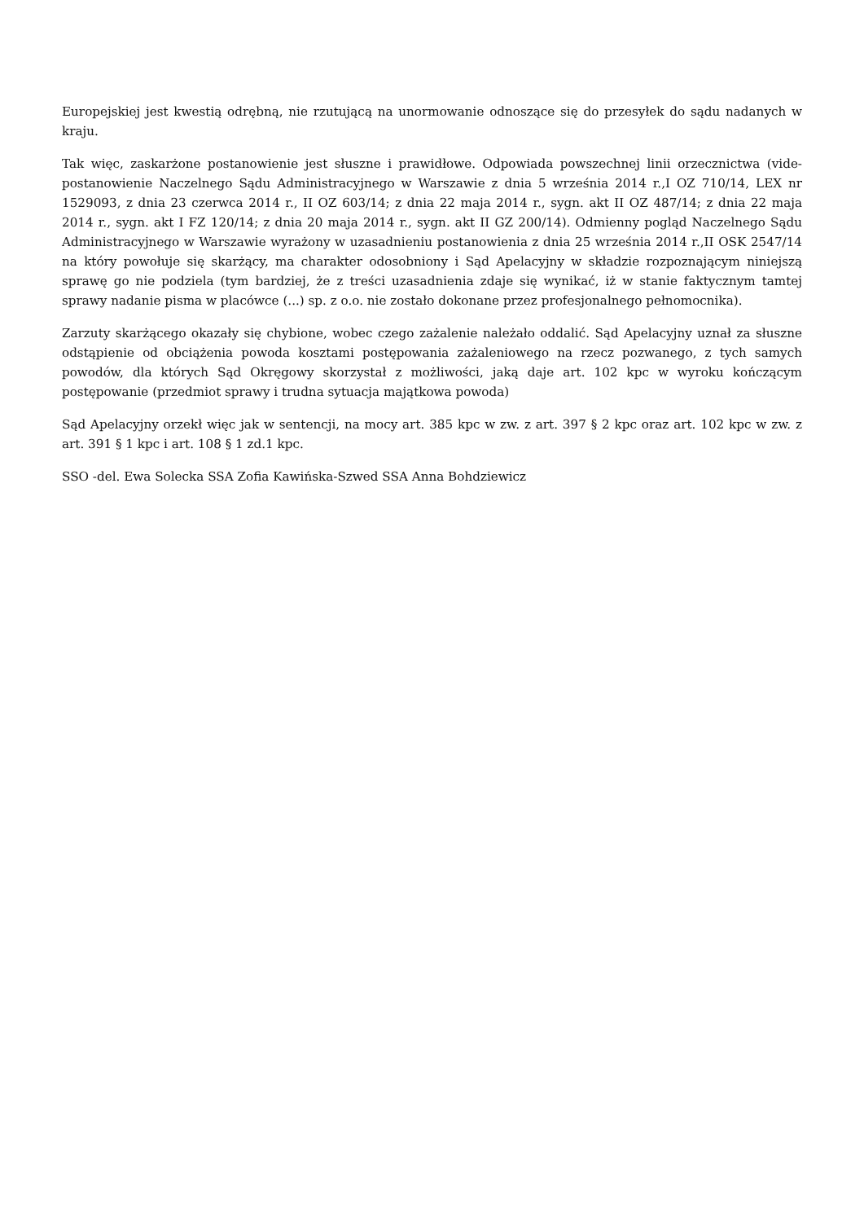Europejskiej jest kwestią odrębną, nie rzutującą na unormowanie odnoszące się do przesyłek do sądu nadanych w kraju.
Tak więc, zaskarżone postanowienie jest słuszne i prawidłowe. Odpowiada powszechnej linii orzecznictwa (vide-postanowienie Naczelnego Sądu Administracyjnego w Warszawie z dnia 5 września 2014 r.,I OZ 710/14, LEX nr 1529093, z dnia 23 czerwca 2014 r., II OZ 603/14; z dnia 22 maja 2014 r., sygn. akt II OZ 487/14; z dnia 22 maja 2014 r., sygn. akt I FZ 120/14; z dnia 20 maja 2014 r., sygn. akt II GZ 200/14). Odmienny pogląd Naczelnego Sądu Administracyjnego w Warszawie wyrażony w uzasadnieniu postanowienia z dnia 25 września 2014 r.,II OSK 2547/14 na który powołuje się skarżący, ma charakter odosobniony i Sąd Apelacyjny w składzie rozpoznającym niniejszą sprawę go nie podziela (tym bardziej, że z treści uzasadnienia zdaje się wynikać, iż w stanie faktycznym tamtej sprawy nadanie pisma w placówce (...) sp. z o.o. nie zostało dokonane przez profesjonalnego pełnomocnika).
Zarzuty skarżącego okazały się chybione, wobec czego zażalenie należało oddalić. Sąd Apelacyjny uznał za słuszne odstąpienie od obciążenia powoda kosztami postępowania zażaleniowego na rzecz pozwanego, z tych samych powodów, dla których Sąd Okręgowy skorzystał z możliwości, jaką daje art. 102 kpc w wyroku kończącym postępowanie (przedmiot sprawy i trudna sytuacja majątkowa powoda)
Sąd Apelacyjny orzekł więc jak w sentencji, na mocy art. 385 kpc w zw. z art. 397 § 2 kpc oraz art. 102 kpc w zw. z art. 391 § 1 kpc i art. 108 § 1 zd.1 kpc.
SSO -del. Ewa Solecka SSA Zofia Kawińska-Szwed SSA Anna Bohdziewicz